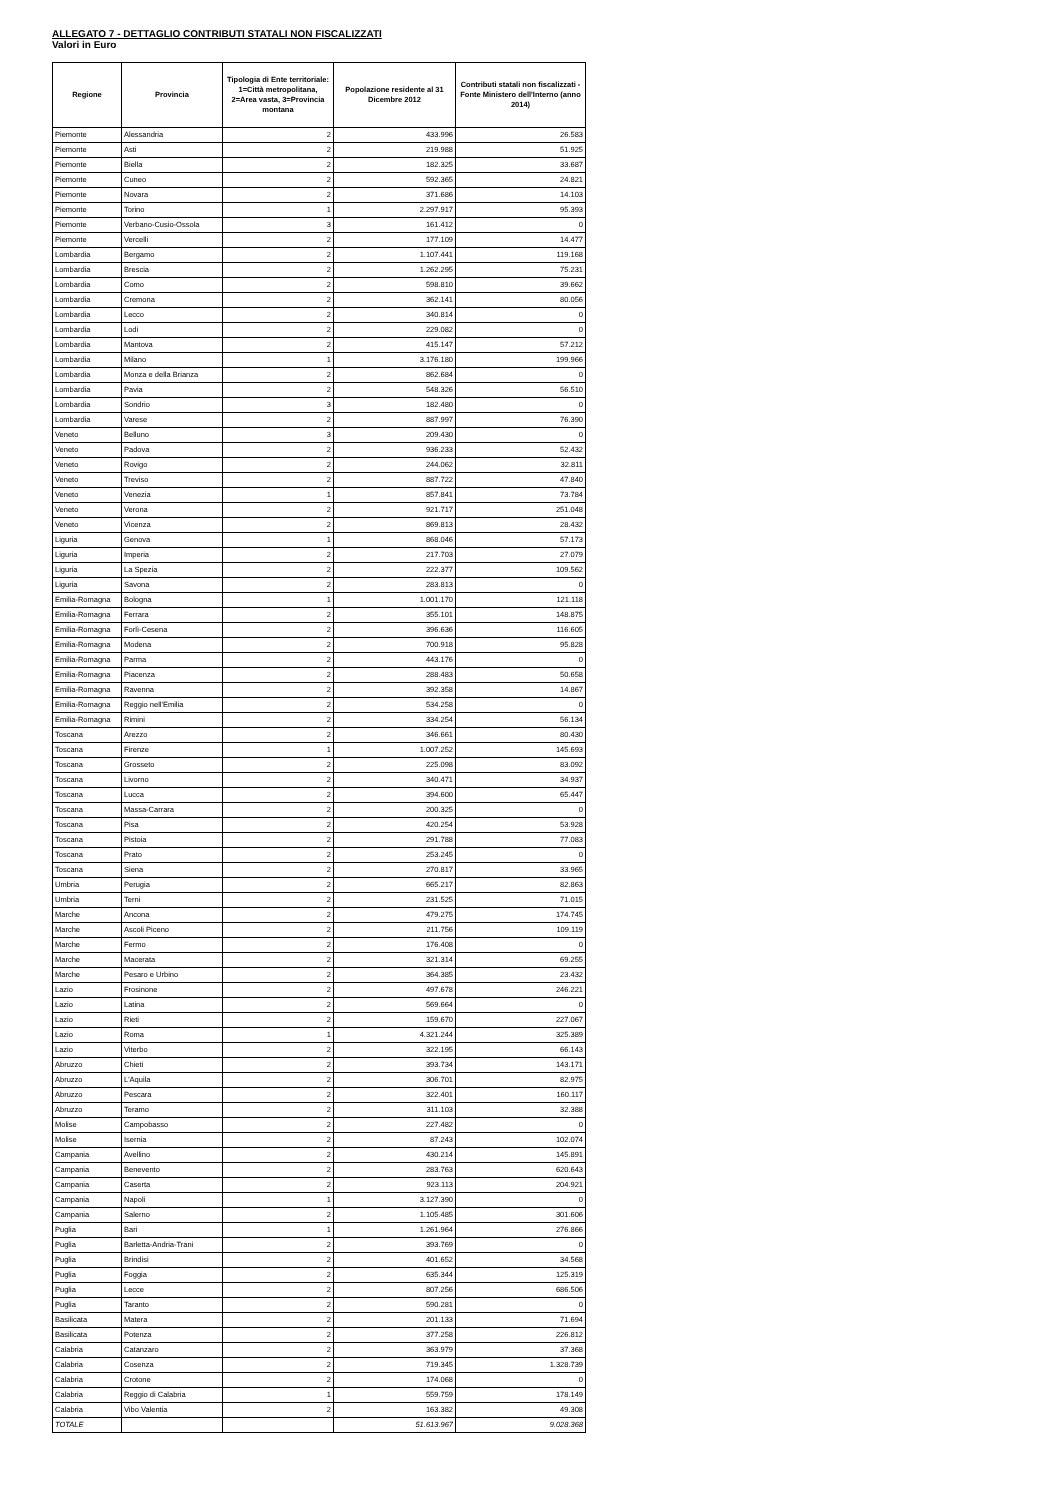ALLEGATO 7 - DETTAGLIO CONTRIBUTI STATALI NON FISCALIZZATI
Valori in Euro
| Regione | Provincia | Tipologia di Ente territoriale: 1=Città metropolitana, 2=Area vasta, 3=Provincia montana | Popolazione residente al 31 Dicembre 2012 | Contributi statali non fiscalizzati - Fonte Ministero dell'Interno (anno 2014) |
| --- | --- | --- | --- | --- |
| Piemonte | Alessandria | 2 | 433.996 | 26.583 |
| Piemonte | Asti | 2 | 219.988 | 51.925 |
| Piemonte | Biella | 2 | 182.325 | 33.687 |
| Piemonte | Cuneo | 2 | 592.365 | 24.821 |
| Piemonte | Novara | 2 | 371.686 | 14.103 |
| Piemonte | Torino | 1 | 2.297.917 | 95.393 |
| Piemonte | Verbano-Cusio-Ossola | 3 | 161.412 | 0 |
| Piemonte | Vercelli | 2 | 177.109 | 14.477 |
| Lombardia | Bergamo | 2 | 1.107.441 | 119.168 |
| Lombardia | Brescia | 2 | 1.262.295 | 75.231 |
| Lombardia | Como | 2 | 598.810 | 39.662 |
| Lombardia | Cremona | 2 | 362.141 | 80.056 |
| Lombardia | Lecco | 2 | 340.814 | 0 |
| Lombardia | Lodi | 2 | 229.082 | 0 |
| Lombardia | Mantova | 2 | 415.147 | 57.212 |
| Lombardia | Milano | 1 | 3.176.180 | 199.966 |
| Lombardia | Monza e della Brianza | 2 | 862.684 | 0 |
| Lombardia | Pavia | 2 | 548.326 | 56.510 |
| Lombardia | Sondrio | 3 | 182.480 | 0 |
| Lombardia | Varese | 2 | 887.997 | 76.390 |
| Veneto | Belluno | 3 | 209.430 | 0 |
| Veneto | Padova | 2 | 936.233 | 52.432 |
| Veneto | Rovigo | 2 | 244.062 | 32.811 |
| Veneto | Treviso | 2 | 887.722 | 47.840 |
| Veneto | Venezia | 1 | 857.841 | 73.784 |
| Veneto | Verona | 2 | 921.717 | 251.048 |
| Veneto | Vicenza | 2 | 869.813 | 28.432 |
| Liguria | Genova | 1 | 868.046 | 57.173 |
| Liguria | Imperia | 2 | 217.703 | 27.079 |
| Liguria | La Spezia | 2 | 222.377 | 109.562 |
| Liguria | Savona | 2 | 283.813 | 0 |
| Emilia-Romagna | Bologna | 1 | 1.001.170 | 121.118 |
| Emilia-Romagna | Ferrara | 2 | 355.101 | 148.875 |
| Emilia-Romagna | Forlì-Cesena | 2 | 396.636 | 116.605 |
| Emilia-Romagna | Modena | 2 | 700.918 | 95.828 |
| Emilia-Romagna | Parma | 2 | 443.176 | 0 |
| Emilia-Romagna | Piacenza | 2 | 288.483 | 50.658 |
| Emilia-Romagna | Ravenna | 2 | 392.358 | 14.867 |
| Emilia-Romagna | Reggio nell'Emilia | 2 | 534.258 | 0 |
| Emilia-Romagna | Rimini | 2 | 334.254 | 56.134 |
| Toscana | Arezzo | 2 | 346.661 | 80.430 |
| Toscana | Firenze | 1 | 1.007.252 | 145.693 |
| Toscana | Grosseto | 2 | 225.098 | 83.092 |
| Toscana | Livorno | 2 | 340.471 | 34.937 |
| Toscana | Lucca | 2 | 394.600 | 65.447 |
| Toscana | Massa-Carrara | 2 | 200.325 | 0 |
| Toscana | Pisa | 2 | 420.254 | 53.928 |
| Toscana | Pistoia | 2 | 291.788 | 77.083 |
| Toscana | Prato | 2 | 253.245 | 0 |
| Toscana | Siena | 2 | 270.817 | 33.965 |
| Umbria | Perugia | 2 | 665.217 | 82.863 |
| Umbria | Terni | 2 | 231.525 | 71.015 |
| Marche | Ancona | 2 | 479.275 | 174.745 |
| Marche | Ascoli Piceno | 2 | 211.756 | 109.119 |
| Marche | Fermo | 2 | 176.408 | 0 |
| Marche | Macerata | 2 | 321.314 | 69.255 |
| Marche | Pesaro e Urbino | 2 | 364.385 | 23.432 |
| Lazio | Frosinone | 2 | 497.678 | 246.221 |
| Lazio | Latina | 2 | 569.664 | 0 |
| Lazio | Rieti | 2 | 159.670 | 227.067 |
| Lazio | Roma | 1 | 4.321.244 | 325.389 |
| Lazio | Viterbo | 2 | 322.195 | 66.143 |
| Abruzzo | Chieti | 2 | 393.734 | 143.171 |
| Abruzzo | L'Aquila | 2 | 306.701 | 82.975 |
| Abruzzo | Pescara | 2 | 322.401 | 160.117 |
| Abruzzo | Teramo | 2 | 311.103 | 32.388 |
| Molise | Campobasso | 2 | 227.482 | 0 |
| Molise | Isernia | 2 | 87.243 | 102.074 |
| Campania | Avellino | 2 | 430.214 | 145.891 |
| Campania | Benevento | 2 | 283.763 | 620.643 |
| Campania | Caserta | 2 | 923.113 | 204.921 |
| Campania | Napoli | 1 | 3.127.390 | 0 |
| Campania | Salerno | 2 | 1.105.485 | 301.606 |
| Puglia | Bari | 1 | 1.261.964 | 276.866 |
| Puglia | Barletta-Andria-Trani | 2 | 393.769 | 0 |
| Puglia | Brindisi | 2 | 401.652 | 34.568 |
| Puglia | Foggia | 2 | 635.344 | 125.319 |
| Puglia | Lecce | 2 | 807.256 | 686.506 |
| Puglia | Taranto | 2 | 590.281 | 0 |
| Basilicata | Matera | 2 | 201.133 | 71.694 |
| Basilicata | Potenza | 2 | 377.258 | 226.812 |
| Calabria | Catanzaro | 2 | 363.979 | 37.368 |
| Calabria | Cosenza | 2 | 719.345 | 1.328.739 |
| Calabria | Crotone | 2 | 174.068 | 0 |
| Calabria | Reggio di Calabria | 1 | 559.759 | 178.149 |
| Calabria | Vibo Valentia | 2 | 163.382 | 49.308 |
| TOTALE | | | 51.613.967 | 9.028.368 |